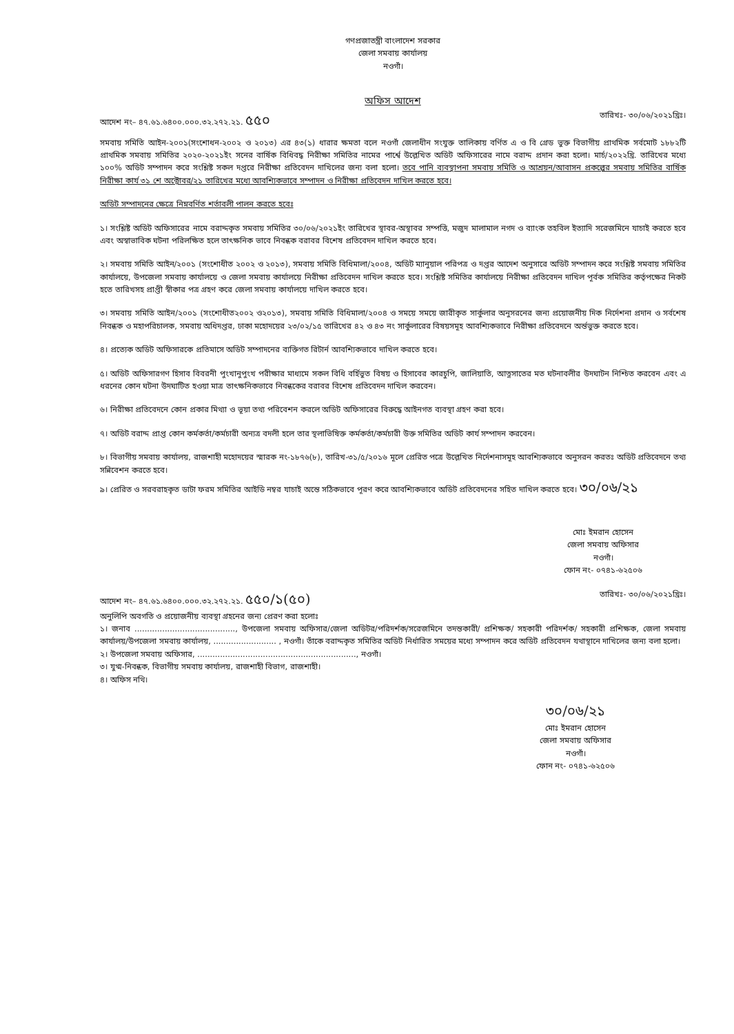গণপ্রজাতন্ত্রী বাংলাদেশ সরকার
জেলা সমবায় কার্যালয়
নওগাঁ।
অফিস আদেশ
আদেশ নং– ৪৭.৬১.৬৪০০.০০০.৩২.২৭২.২১. ৫৫০ তারিখঃ- ৩০/০৬/২০২১খ্রিঃ।
সমবায় সমিতি আইন-২০০১(সংশোধন-২০০২ ও ২০১৩) এর ৪৩(১) ধারার ক্ষমতা বলে নওগাঁ জেলাধীন সংযুক্ত তালিকায় বর্ণিত এ ও বি গ্রেড ভুক্ত বিভাগীয় প্রাথমিক সর্বমোট ১৮৮২টি প্রাথমিক সমবায় সমিতির ২০২০-২০২১ইং সনের বার্ষিক বিধিবদ্ধ নিরীক্ষা সমিতির নামের পার্শ্বে উল্লেখিত অডিট অফিসারের নামে বরাদ্দ প্রদান করা হলো। মার্চ/২০২২খ্রি. তারিখের মধ্যে ১০০% অডিট সম্পাদন করে সংশ্লিষ্ট সকল দপ্তরে নিরীক্ষা প্রতিবেদন দাখিলের জন্য বলা হলো। তবে পানি ব্যবস্থাপনা সমবায় সমিতি ও আশ্রয়ন/আবাসন প্রকল্পের সমবায় সমিতির বার্ষিক নিরীক্ষা কার্য ৩১ শে অক্টোবর/২১ তারিখের মধ্যে আবশ্যিকভাবে সম্পাদন ও নিরীক্ষা প্রতিবেদন দাখিল করতে হবে।
অডিট সম্পাদনের ক্ষেত্রে নিম্নবর্ণিত শর্তাবলী পালন করতে হবেঃ
১। সংশ্লিষ্ট অডিট অফিসারের নামে বরাদ্দকৃত সমবায় সমিতির ৩০/০৬/২০২১ইং তারিখের স্থাবর-অস্থাবর সম্পত্তি, মজুদ মালামাল নগদ ও ব্যাংক তহবিল ইত্যাদি সরেজমিনে যাচাই করতে হবে এবং অস্বাভাবিক ঘটনা পরিলক্ষিত হলে তাৎক্ষনিক ভাবে নিবন্ধক বরাবর বিশেষ প্রতিবেদন দাখিল করতে হবে।
২। সমবায় সমিতি আইন/২০০১ (সংশোধীত ২০০২ ও ২০১৩), সমবায় সমিতি বিধিমালা/২০০৪, অডিট ম্যানুয়াল পরিপত্র ও দপ্তর আদেশ অনুসারে অডিট সম্পাদন করে সংশ্লিষ্ট সমবায় সমিতির কার্যালয়ে, উপজেলা সমবায় কার্যালয়ে ও জেলা সমবায় কার্যালয়ে নিরীক্ষা প্রতিবেদন দাখিল করতে হবে। সংশ্লিষ্ট সমিতির কার্যালয়ে নিরীক্ষা প্রতিবেদন দাখিল পূর্বক সমিতির কর্তৃপক্ষের নিকট হতে তারিখসহ প্রাপ্তী স্বীকার পত্র গ্রহণ করে জেলা সমবায় কার্যালয়ে দাখিল করতে হবে।
৩। সমবায় সমিতি আইন/২০০১ (সংশোধীত২০০২ ও২০১৩), সমবায় সমিতি বিধিমালা/২০০৪ ও সময়ে সময়ে জারীকৃত সার্কুলার অনুসরনের জন্য প্রয়োজনীয় দিক নির্দেশনা প্রদান ও সর্বশেষ নিবন্ধক ও মহাপরিচালক, সমবায় অধিদপ্তর, ঢাকা মহোদয়ের ২৩/০২/১৫ তারিখের ৪২ ও ৪৩ নং সার্কুলারের বিষয়সমূহ আবশ্যিকভাবে নিরীক্ষা প্রতিবেদনে অর্ন্তভুক্ত করতে হবে।
৪। প্রত্যেক অডিট অফিসারকে প্রতিমাসে অডিট সম্পাদনের ব্যক্তিগত রিটার্ন আবশ্যিকভাবে দাখিল করতে হবে।
৫। অডিট অফিসারগণ হিসাব বিবরনী পুংখানুপুংখ পরীক্ষার মাধ্যমে সকল বিধি বর্হিভুত বিষয় ও হিসাবের কারচুপি, জালিয়াতি, আত্নসাতের মত ঘটনাবলীর উদঘাটন নিশ্চিত করবেন এবং এ ধরনের কোন ঘটনা উদঘাটিত হওয়া মাত্র তাৎক্ষনিকভাবে নিবন্ধকের বরাবর বিশেষ প্রতিবেদন দাখিল করবেন।
৬। নিরীক্ষা প্রতিবেদনে কোন প্রকার মিথ্যা ও ভূয়া তথ্য পরিবেশন করলে অডিট অফিসারের বিরুদ্ধে আইনগত ব্যবস্থা গ্রহণ করা হবে।
৭। অডিট বরাদ্দ প্রাপ্ত কোন কর্মকর্তা/কর্মচারী অন্যত্র বদলী হলে তার স্থলাভিষিক্ত কর্মকর্তা/কর্মচারী উক্ত সমিতির অডিট কার্য সম্পাদন করবেন।
৮। বিভাগীয় সমবায় কার্যালয়, রাজশাহী মহোদয়ের স্মারক নং-১৮৭৬(৮), তারিখ-৩১/৫/২০১৬ মূলে প্রেরিত পত্রে উল্লেখিত নির্দেশনাসমূহ আবশ্যিকভাবে অনুসরন করতঃ অডিট প্রতিবেদনে তথ্য সন্নিবেশন করতে হবে।
৯। প্রেরিত ও সরবরাহকৃত ডাটা ফরম সমিতির আইডি নম্বর যাচাই অন্তে সঠিকভাবে পূরণ করে আবশ্যিকভাবে অডিট প্রতিবেদনের সহিত দাখিল করতে হবে। ৩০/০৬/২১
মোঃ ইমরান হোসেন
জেলা সমবায় অফিসার
নওগাঁ।
ফোন নং- ০৭৪১-৬২৫০৬
আদেশ নং– ৪৭.৬১.৬৪০০.০০০.৩২.২৭২.২১. ৫৫০/১(৫০) তারিখঃ- ৩০/০৬/২০২১খ্রিঃ।
অনুলিপি অবগতি ও প্রয়োজনীয় ব্যবস্থা গ্রহনের জন্য প্রেরণ করা হলোঃ
১। জনাব ........................................, উপজেলা সমবায় অফিসার/জেলা অডিটর/পরিদর্শক/সরেজমিনে তদন্তকারী/ প্রশিক্ষক/ সহকারী পরিদর্শক/ সহকারী প্রশিক্ষক, জেলা সমবায় কার্যালয়/উপজেলা সমবায় কার্যালয়, ......................... , নওগাঁ। তাঁকে বরাদ্দকৃত সমিতির অডিট নির্ধারিত সময়ের মধ্যে সম্পাদন করে অডিট প্রতিবেদন যথাস্থানে দাখিলের জন্য বলা হলো।
২। উপজেলা সমবায় অফিসার, ..............................................................., নওগাঁ।
৩। যুগ্ম-নিবন্ধক, বিভাগীয় সমবায় কার্যালয়, রাজশাহী বিভাগ, রাজশাহী।
৪। অফিস নথি।
৩০/০৬/২১
মোঃ ইমরান হোসেন
জেলা সমবায় অফিসার
নওগাঁ।
ফোন নং- ০৭৪১-৬২৫০৬